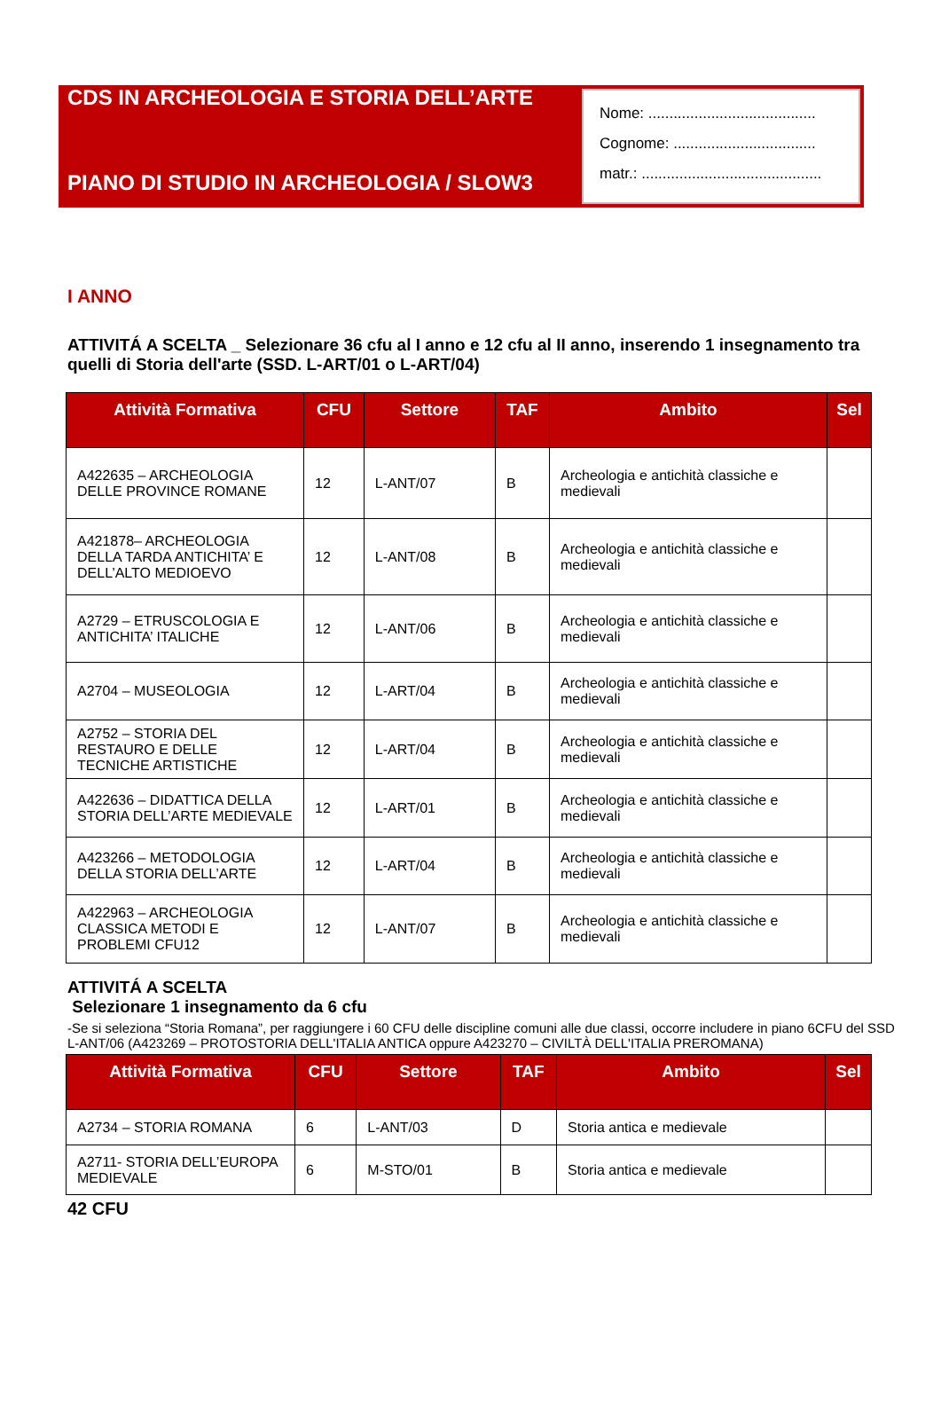CDS IN ARCHEOLOGIA E STORIA DELL’ARTE
PIANO DI STUDIO IN ARCHEOLOGIA / SLOW3
Nome: ........................................
Cognome: ..................................
matr.: ...........................................
I ANNO
ATTIVITÁ A SCELTA _ Selezionare 36 cfu al I anno e 12 cfu al II anno, inserendo 1 insegnamento tra quelli di Storia dell'arte (SSD. L-ART/01 o L-ART/04)
| Attività Formativa | CFU | Settore | TAF | Ambito | Sel |
| --- | --- | --- | --- | --- | --- |
| A422635 – ARCHEOLOGIA DELLE PROVINCE ROMANE | 12 | L-ANT/07 | B | Archeologia e antichità classiche e medievali | |
| A421878– ARCHEOLOGIA DELLA TARDA ANTICHITA’ E DELL’ALTO MEDIOEVO | 12 | L-ANT/08 | B | Archeologia e antichità classiche e medievali | |
| A2729 – ETRUSCOLOGIA E ANTICHITA’ ITALICHE | 12 | L-ANT/06 | B | Archeologia e antichità classiche e medievali | |
| A2704 – MUSEOLOGIA | 12 | L-ART/04 | B | Archeologia e antichità classiche e medievali | |
| A2752 – STORIA DEL RESTAURO E DELLE TECNICHE ARTISTICHE | 12 | L-ART/04 | B | Archeologia e antichità classiche e medievali | |
| A422636 – DIDATTICA DELLA STORIA DELL’ARTE MEDIEVALE | 12 | L-ART/01 | B | Archeologia e antichità classiche e medievali | |
| A423266 – METODOLOGIA DELLA STORIA DELL’ARTE | 12 | L-ART/04 | B | Archeologia e antichità classiche e medievali | |
| A422963 – ARCHEOLOGIA CLASSICA METODI E PROBLEMI CFU12 | 12 | L-ANT/07 | B | Archeologia e antichità classiche e medievali | |
ATTIVITÁ A SCELTA
Selezionare 1 insegnamento da 6 cfu
-Se si seleziona “Storia Romana”, per raggiungere i 60 CFU delle discipline comuni alle due classi, occorre includere in piano 6CFU del SSD L-ANT/06 (A423269 – PROTOSTORIA DELL'ITALIA ANTICA oppure A423270 – CIVILTÀ DELL'ITALIA PREROMANA)
| Attività Formativa | CFU | Settore | TAF | Ambito | Sel |
| --- | --- | --- | --- | --- | --- |
| A2734 – STORIA ROMANA | 6 | L-ANT/03 | D | Storia antica e medievale | |
| A2711- STORIA DELL’EUROPA MEDIEVALE | 6 | M-STO/01 | B | Storia antica e medievale | |
42 CFU